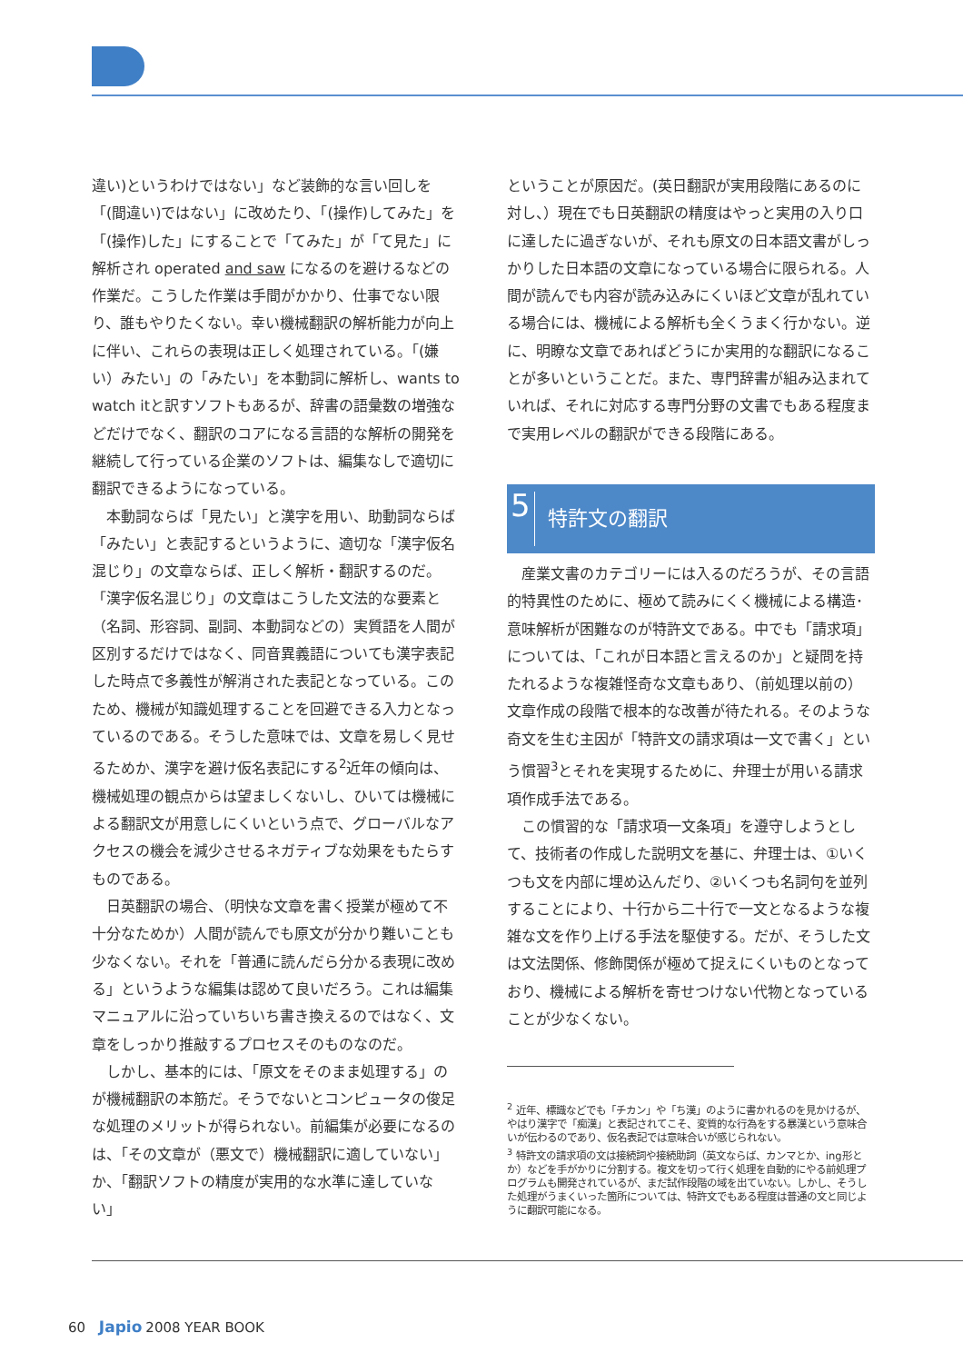違い)というわけではない」など装飾的な言い回しを「(間違い)ではない」に改めたり、「(操作)してみた」を「(操作)した」にすることで「てみた」が「て見た」に解析され operated and saw になるのを避けるなどの作業だ。こうした作業は手間がかかり、仕事でない限り、誰もやりたくない。幸い機械翻訳の解析能力が向上に伴い、これらの表現は正しく処理されている。「(嫌い）みたい」の「みたい」を本動詞に解析し、wants to watch itと訳すソフトもあるが、辞書の語彙数の増強などだけでなく、翻訳のコアになる言語的な解析の開発を継続して行っている企業のソフトは、編集なしで適切に翻訳できるようになっている。
本動詞ならば「見たい」と漢字を用い、助動詞ならば「みたい」と表記するというように、適切な「漢字仮名混じり」の文章ならば、正しく解析・翻訳するのだ。「漢字仮名混じり」の文章はこうした文法的な要素と（名詞、形容詞、副詞、本動詞などの）実質語を人間が区別するだけではなく、同音異義語についても漢字表記した時点で多義性が解消された表記となっている。このため、機械が知識処理することを回避できる入力となっているのである。そうした意味では、文章を易しく見せるためか、漢字を避け仮名表記にする<sup>2</sup>近年の傾向は、機械処理の観点からは望ましくないし、ひいては機械による翻訳文が用意しにくいという点で、グローバルなアクセスの機会を減少させるネガティブな効果をもたらすものである。
日英翻訳の場合、（明快な文章を書く授業が極めて不十分なためか）人間が読んでも原文が分かり難いことも少なくない。それを「普通に読んだら分かる表現に改める」というような編集は認めて良いだろう。これは編集マニュアルに沿っていちいち書き換えるのではなく、文章をしっかり推敲するプロセスそのものなのだ。
しかし、基本的には、「原文をそのまま処理する」のが機械翻訳の本筋だ。そうでないとコンピュータの俊足な処理のメリットが得られない。前編集が必要になるのは、「その文章が（悪文で）機械翻訳に適していない」か、「翻訳ソフトの精度が実用的な水準に達していない」
ということが原因だ。(英日翻訳が実用段階にあるのに対し、）現在でも日英翻訳の精度はやっと実用の入り口に達したに過ぎないが、それも原文の日本語文書がしっかりした日本語の文章になっている場合に限られる。人間が読んでも内容が読み込みにくいほど文章が乱れている場合には、機械による解析も全くうまく行かない。逆に、明瞭な文章であればどうにか実用的な翻訳になることが多いということだ。また、専門辞書が組み込まれていれば、それに対応する専門分野の文書でもある程度まで実用レベルの翻訳ができる段階にある。
5 特許文の翻訳
産業文書のカテゴリーには入るのだろうが、その言語的特異性のために、極めて読みにくく機械による構造･意味解析が困難なのが特許文である。中でも「請求項」については、「これが日本語と言えるのか」と疑問を持たれるような複雑怪奇な文章もあり、（前処理以前の）文章作成の段階で根本的な改善が待たれる。そのような奇文を生む主因が「特許文の請求項は一文で書く」という慣習<sup>3</sup>とそれを実現するために、弁理士が用いる請求項作成手法である。
この慣習的な「請求項一文条項」を遵守しようとして、技術者の作成した説明文を基に、弁理士は、①いくつも文を内部に埋め込んだり、②いくつも名詞句を並列することにより、十行から二十行で一文となるような複雑な文を作り上げる手法を駆使する。だが、そうした文は文法関係、修飾関係が極めて捉えにくいものとなっており、機械による解析を寄せつけない代物となっていることが少なくない。
<sup>2</sup> 近年、標識などでも「チカン」や「ち漢」のように書かれるのを見かけるが、やはり漢字で「痴漢」と表記されてこそ、変質的な行為をする暴漢という意味合いが伝わるのであり、仮名表記では意味合いが感じられない。
<sup>3</sup> 特許文の請求項の文は接続詞や接続助詞（英文ならば、カンマとか、ing形とか）などを手がかりに分割する。複文を切って行く処理を自動的にやる前処理プログラムも開発されているが、まだ試作段階の域を出ていない。しかし、そうした処理がうまくいった箇所については、特許文でもある程度は普通の文と同じように翻訳可能になる。
60 Japio 2008 YEAR BOOK